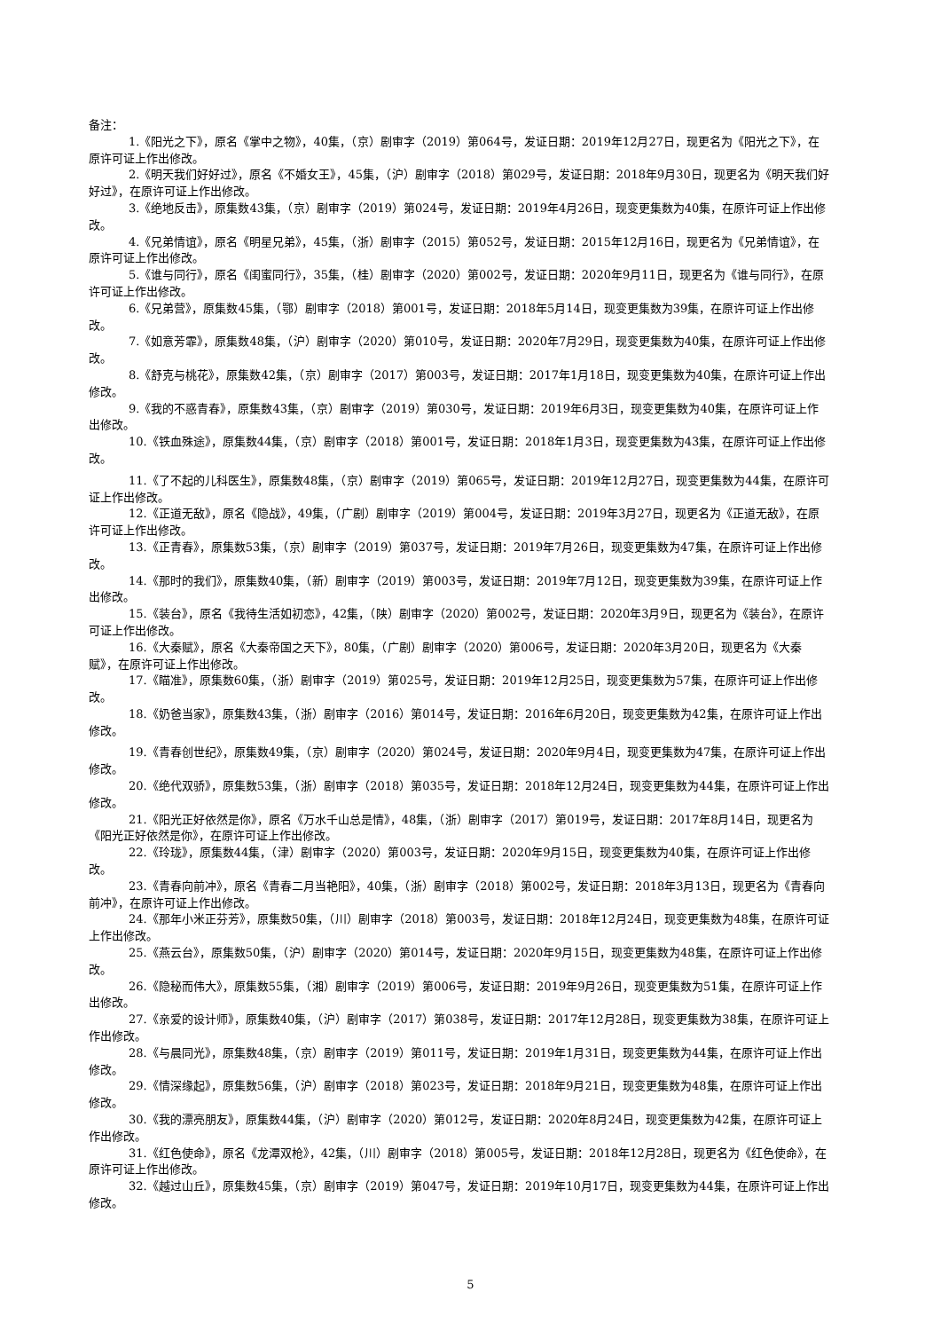备注：
1.《阳光之下》，原名《掌中之物》，40集，（京）剧审字（2019）第064号，发证日期：2019年12月27日，现更名为《阳光之下》，在原许可证上作出修改。
2.《明天我们好好过》，原名《不婚女王》，45集，（沪）剧审字（2018）第029号，发证日期：2018年9月30日，现更名为《明天我们好好过》，在原许可证上作出修改。
3.《绝地反击》，原集数43集，（京）剧审字（2019）第024号，发证日期：2019年4月26日，现变更集数为40集，在原许可证上作出修改。
4.《兄弟情谊》，原名《明星兄弟》，45集，（浙）剧审字（2015）第052号，发证日期：2015年12月16日，现更名为《兄弟情谊》，在原许可证上作出修改。
5.《谁与同行》，原名《闺蜜同行》，35集，（桂）剧审字（2020）第002号，发证日期：2020年9月11日，现更名为《谁与同行》，在原许可证上作出修改。
6.《兄弟营》，原集数45集，（鄂）剧审字（2018）第001号，发证日期：2018年5月14日，现变更集数为39集，在原许可证上作出修改。
7.《如意芳霏》，原集数48集，（沪）剧审字（2020）第010号，发证日期：2020年7月29日，现变更集数为40集，在原许可证上作出修改。
8.《舒克与桃花》，原集数42集，（京）剧审字（2017）第003号，发证日期：2017年1月18日，现变更集数为40集，在原许可证上作出修改。
9.《我的不惑青春》，原集数43集，（京）剧审字（2019）第030号，发证日期：2019年6月3日，现变更集数为40集，在原许可证上作出修改。
10.《铁血殊途》，原集数44集，（京）剧审字（2018）第001号，发证日期：2018年1月3日，现变更集数为43集，在原许可证上作出修改。
11.《了不起的儿科医生》，原集数48集，（京）剧审字（2019）第065号，发证日期：2019年12月27日，现变更集数为44集，在原许可证上作出修改。
12.《正道无敌》，原名《隐战》，49集，（广剧）剧审字（2019）第004号，发证日期：2019年3月27日，现更名为《正道无敌》，在原许可证上作出修改。
13.《正青春》，原集数53集，（京）剧审字（2019）第037号，发证日期：2019年7月26日，现变更集数为47集，在原许可证上作出修改。
14.《那时的我们》，原集数40集，（新）剧审字（2019）第003号，发证日期：2019年7月12日，现变更集数为39集，在原许可证上作出修改。
15.《装台》，原名《我待生活如初恋》，42集，（陕）剧审字（2020）第002号，发证日期：2020年3月9日，现更名为《装台》，在原许可证上作出修改。
16.《大秦赋》，原名《大秦帝国之天下》，80集，（广剧）剧审字（2020）第006号，发证日期：2020年3月20日，现更名为《大秦赋》，在原许可证上作出修改。
17.《瞄准》，原集数60集，（浙）剧审字（2019）第025号，发证日期：2019年12月25日，现变更集数为57集，在原许可证上作出修改。
18.《奶爸当家》，原集数43集，（浙）剧审字（2016）第014号，发证日期：2016年6月20日，现变更集数为42集，在原许可证上作出修改。
19.《青春创世纪》，原集数49集，（京）剧审字（2020）第024号，发证日期：2020年9月4日，现变更集数为47集，在原许可证上作出修改。
20.《绝代双骄》，原集数53集，（浙）剧审字（2018）第035号，发证日期：2018年12月24日，现变更集数为44集，在原许可证上作出修改。
21.《阳光正好依然是你》，原名《万水千山总是情》，48集，（浙）剧审字（2017）第019号，发证日期：2017年8月14日，现更名为《阳光正好依然是你》，在原许可证上作出修改。
22.《玲珑》，原集数44集，（津）剧审字（2020）第003号，发证日期：2020年9月15日，现变更集数为40集，在原许可证上作出修改。
23.《青春向前冲》，原名《青春二月当艳阳》，40集，（浙）剧审字（2018）第002号，发证日期：2018年3月13日，现更名为《青春向前冲》，在原许可证上作出修改。
24.《那年小米正芬芳》，原集数50集，（川）剧审字（2018）第003号，发证日期：2018年12月24日，现变更集数为48集，在原许可证上作出修改。
25.《燕云台》，原集数50集，（沪）剧审字（2020）第014号，发证日期：2020年9月15日，现变更集数为48集，在原许可证上作出修改。
26.《隐秘而伟大》，原集数55集，（湘）剧审字（2019）第006号，发证日期：2019年9月26日，现变更集数为51集，在原许可证上作出修改。
27.《亲爱的设计师》，原集数40集，（沪）剧审字（2017）第038号，发证日期：2017年12月28日，现变更集数为38集，在原许可证上作出修改。
28.《与晨同光》，原集数48集，（京）剧审字（2019）第011号，发证日期：2019年1月31日，现变更集数为44集，在原许可证上作出修改。
29.《情深缘起》，原集数56集，（沪）剧审字（2018）第023号，发证日期：2018年9月21日，现变更集数为48集，在原许可证上作出修改。
30.《我的漂亮朋友》，原集数44集，（沪）剧审字（2020）第012号，发证日期：2020年8月24日，现变更集数为42集，在原许可证上作出修改。
31.《红色使命》，原名《龙潭双枪》，42集，（川）剧审字（2018）第005号，发证日期：2018年12月28日，现更名为《红色使命》，在原许可证上作出修改。
32.《越过山丘》，原集数45集，（京）剧审字（2019）第047号，发证日期：2019年10月17日，现变更集数为44集，在原许可证上作出修改。
5